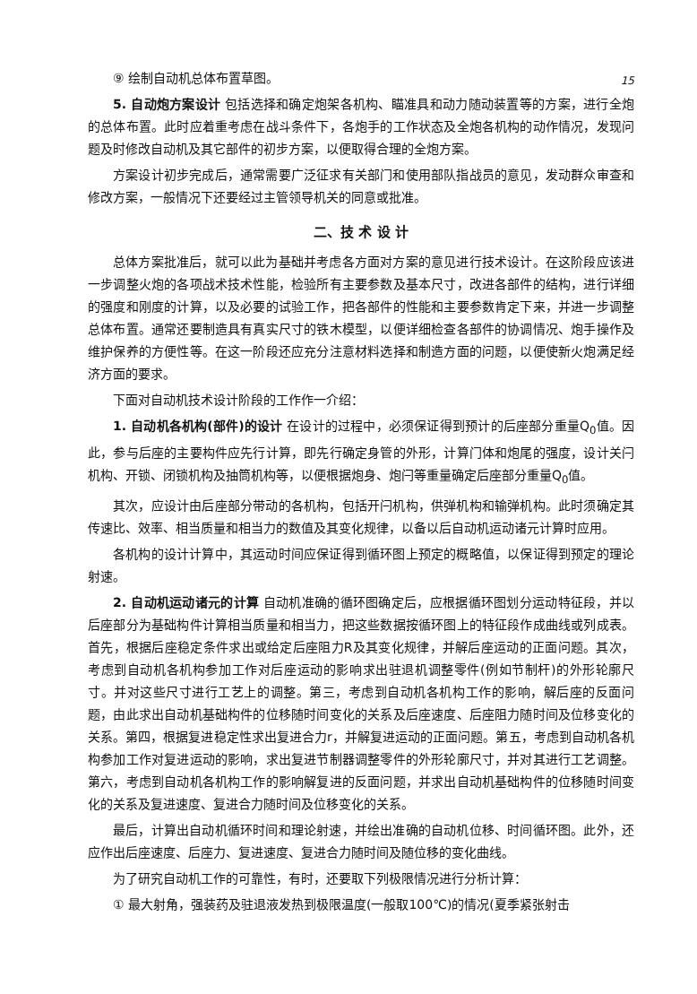15
⑨ 绘制自动机总体布置草图。
5. 自动炮方案设计 包括选择和确定炮架各机构、瞄准具和动力随动装置等的方案，进行全炮的总体布置。此时应着重考虑在战斗条件下，各炮手的工作状态及全炮各机构的动作情况，发现问题及时修改自动机及其它部件的初步方案，以便取得合理的全炮方案。
方案设计初步完成后，通常需要广泛征求有关部门和使用部队指战员的意见，发动群众审查和修改方案，一般情况下还要经过主管领导机关的同意或批准。
二、技 术 设 计
总体方案批准后，就可以此为基础并考虑各方面对方案的意见进行技术设计。在这阶段应该进一步调整火炮的各项战术技术性能，检验所有主要参数及基本尺寸，改进各部件的结构，进行详细的强度和刚度的计算，以及必要的试验工作，把各部件的性能和主要参数肯定下来，并进一步调整总体布置。通常还要制造具有真实尺寸的铁木模型，以便详细检查各部件的协调情况、炮手操作及维护保养的方便性等。在这一阶段还应充分注意材料选择和制造方面的问题，以便使新火炮满足经济方面的要求。
下面对自动机技术设计阶段的工作作一介绍：
1. 自动机各机构(部件)的设计 在设计的过程中，必须保证得到预计的后座部分重量Q<sub>0</sub>值。因此，参与后座的主要构件应先行计算，即先行确定身管的外形，计算门体和炮尾的强度，设计关闩机构、开锁、闭锁机构及抽筒机构等，以便根据炮身、炮闩等重量确定后座部分重量Q<sub>0</sub>值。
其次，应设计由后座部分带动的各机构，包括开闩机构，供弹机构和输弹机构。此时须确定其传速比、效率、相当质量和相当力的数值及其变化规律，以备以后自动机运动诸元计算时应用。
各机构的设计计算中，其运动时间应保证得到循环图上预定的概略值，以保证得到预定的理论射速。
2. 自动机运动诸元的计算 自动机准确的循环图确定后，应根据循环图划分运动特征段，并以后座部分为基础构件计算相当质量和相当力，把这些数据按循环图上的特征段作成曲线或列成表。首先，根据后座稳定条件求出或给定后座阻力R及其变化规律，并解后座运动的正面问题。其次，考虑到自动机各机构参加工作对后座运动的影响求出驻退机调整零件(例如节制杆)的外形轮廓尺寸。并对这些尺寸进行工艺上的调整。第三，考虑到自动机各机构工作的影响，解后座的反面问题，由此求出自动机基础构件的位移随时间变化的关系及后座速度、后座阻力随时间及位移变化的关系。第四，根据复进稳定性求出复进合力r，并解复进运动的正面问题。第五，考虑到自动机各机构参加工作对复进运动的影响，求出复进节制器调整零件的外形轮廓尺寸，并对其进行工艺调整。第六，考虑到自动机各机构工作的影响解复进的反面问题，并求出自动机基础构件的位移随时间变化的关系及复进速度、复进合力随时间及位移变化的关系。
最后，计算出自动机循环时间和理论射速，并绘出准确的自动机位移、时间循环图。此外，还应作出后座速度、后座力、复进速度、复进合力随时间及随位移的变化曲线。
为了研究自动机工作的可靠性，有时，还要取下列极限情况进行分析计算：
① 最大射角，强装药及驻退液发热到极限温度(一般取100℃)的情况(夏季紧张射击